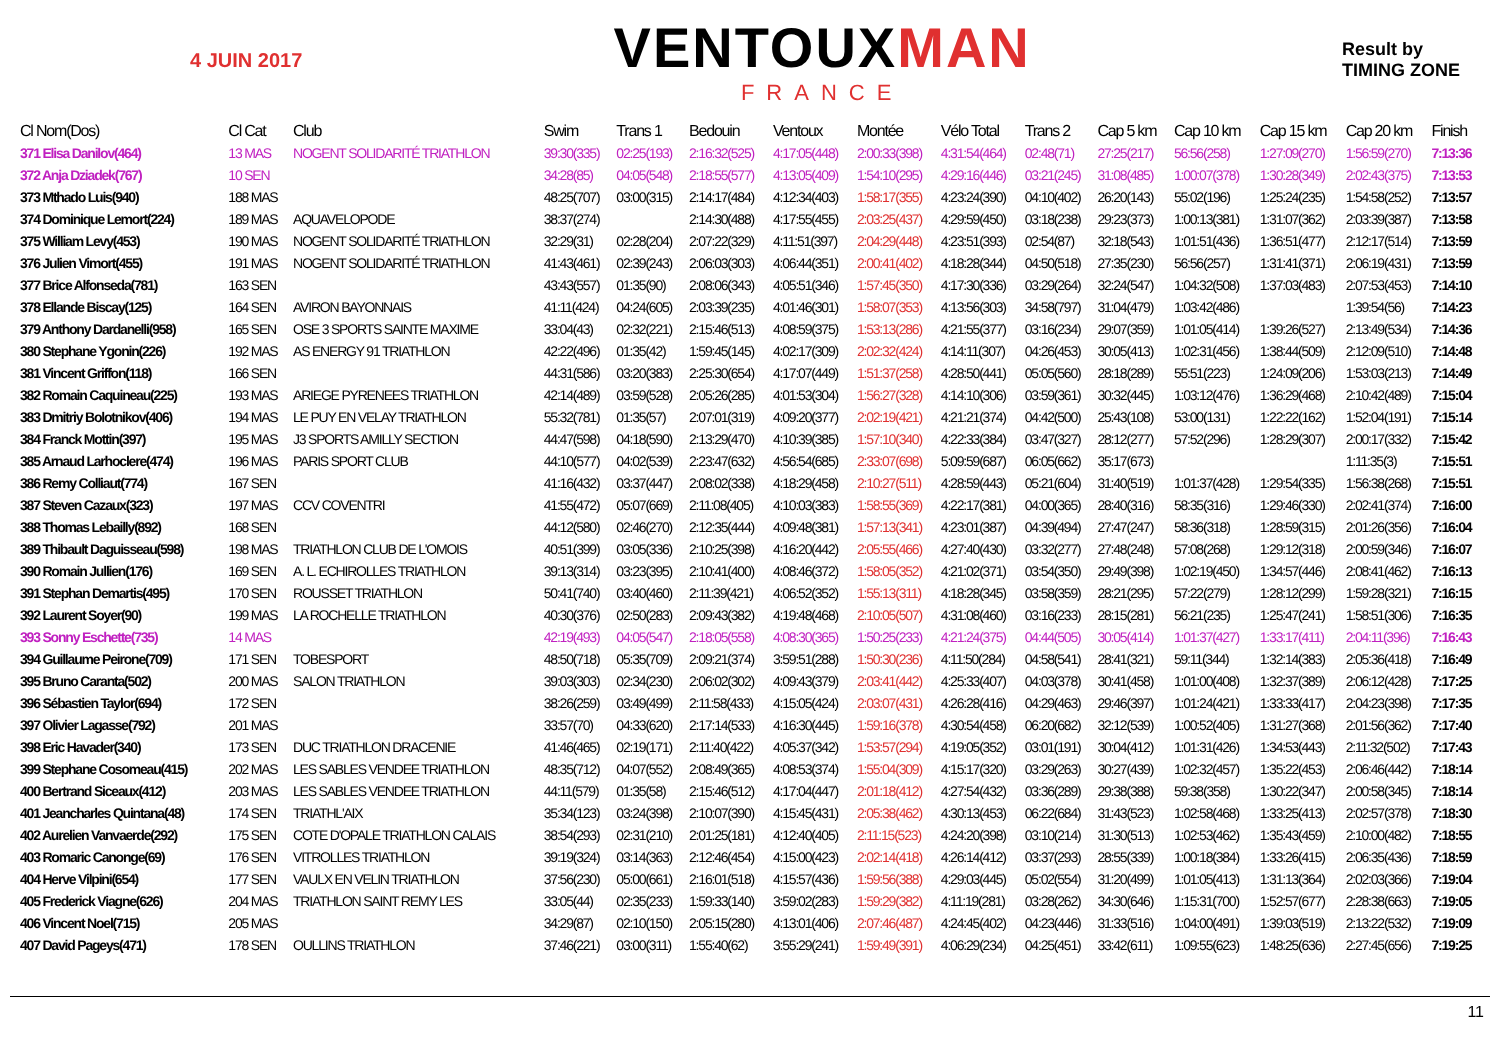4 JUIN 2017
VENTOUXMAN
FRANCE
Result by
TIMING ZONE
| Cl Nom(Dos) | Cl Cat | Club | Swim | Trans 1 | Bedouin | Ventoux | Montée | Vélo Total | Trans 2 | Cap 5 km | Cap 10 km | Cap 15 km | Cap 20 km | Finish |
| --- | --- | --- | --- | --- | --- | --- | --- | --- | --- | --- | --- | --- | --- | --- |
| 371 Elisa Danilov(464) | 13 MAS | NOGENT SOLIDARITÉ TRIATHLON | 39:30(335) | 02:25(193) | 2:16:32(525) | 4:17:05(448) | 2:00:33(398) | 4:31:54(464) | 02:48(71) | 27:25(217) | 56:56(258) | 1:27:09(270) | 1:56:59(270) | 7:13:36 |
| 372 Anja Dziadek(767) | 10 SEN | | 34:28(85) | 04:05(548) | 2:18:55(577) | 4:13:05(409) | 1:54:10(295) | 4:29:16(446) | 03:21(245) | 31:08(485) | 1:00:07(378) | 1:30:28(349) | 2:02:43(375) | 7:13:53 |
| 373 Mthado Luis(940) | 188 MAS | | 48:25(707) | 03:00(315) | 2:14:17(484) | 4:12:34(403) | 1:58:17(355) | 4:23:24(390) | 04:10(402) | 26:20(143) | 55:02(196) | 1:25:24(235) | 1:54:58(252) | 7:13:57 |
| 374 Dominique Lemort(224) | 189 MAS | AQUAVELOPODE | 38:37(274) | | 2:14:30(488) | 4:17:55(455) | 2:03:25(437) | 4:29:59(450) | 03:18(238) | 29:23(373) | 1:00:13(381) | 1:31:07(362) | 2:03:39(387) | 7:13:58 |
| 375 William Levy(453) | 190 MAS | NOGENT SOLIDARITÉ TRIATHLON | 32:29(31) | 02:28(204) | 2:07:22(329) | 4:11:51(397) | 2:04:29(448) | 4:23:51(393) | 02:54(87) | 32:18(543) | 1:01:51(436) | 1:36:51(477) | 2:12:17(514) | 7:13:59 |
| 376 Julien Vimort(455) | 191 MAS | NOGENT SOLIDARITÉ TRIATHLON | 41:43(461) | 02:39(243) | 2:06:03(303) | 4:06:44(351) | 2:00:41(402) | 4:18:28(344) | 04:50(518) | 27:35(230) | 56:56(257) | 1:31:41(371) | 2:06:19(431) | 7:13:59 |
| 377 Brice Alfonseda(781) | 163 SEN | | 43:43(557) | 01:35(90) | 2:08:06(343) | 4:05:51(346) | 1:57:45(350) | 4:17:30(336) | 03:29(264) | 32:24(547) | 1:04:32(508) | 1:37:03(483) | 2:07:53(453) | 7:14:10 |
| 378 Ellande Biscay(125) | 164 SEN | AVIRON BAYONNAIS | 41:11(424) | 04:24(605) | 2:03:39(235) | 4:01:46(301) | 1:58:07(353) | 4:13:56(303) | 34:58(797) | 31:04(479) | 1:03:42(486) | | 1:39:54(56) | 7:14:23 |
| 379 Anthony Dardanelli(958) | 165 SEN | OSE 3 SPORTS SAINTE MAXIME | 33:04(43) | 02:32(221) | 2:15:46(513) | 4:08:59(375) | 1:53:13(286) | 4:21:55(377) | 03:16(234) | 29:07(359) | 1:01:05(414) | 1:39:26(527) | 2:13:49(534) | 7:14:36 |
| 380 Stephane Ygonin(226) | 192 MAS | AS ENERGY 91 TRIATHLON | 42:22(496) | 01:35(42) | 1:59:45(145) | 4:02:17(309) | 2:02:32(424) | 4:14:11(307) | 04:26(453) | 30:05(413) | 1:02:31(456) | 1:38:44(509) | 2:12:09(510) | 7:14:48 |
| 381 Vincent Griffon(118) | 166 SEN | | 44:31(586) | 03:20(383) | 2:25:30(654) | 4:17:07(449) | 1:51:37(258) | 4:28:50(441) | 05:05(560) | 28:18(289) | 55:51(223) | 1:24:09(206) | 1:53:03(213) | 7:14:49 |
| 382 Romain Caquineau(225) | 193 MAS | ARIEGE PYRENEES TRIATHLON | 42:14(489) | 03:59(528) | 2:05:26(285) | 4:01:53(304) | 1:56:27(328) | 4:14:10(306) | 03:59(361) | 30:32(445) | 1:03:12(476) | 1:36:29(468) | 2:10:42(489) | 7:15:04 |
| 383 Dmitriy Bolotnikov(406) | 194 MAS | LE PUY EN VELAY TRIATHLON | 55:32(781) | 01:35(57) | 2:07:01(319) | 4:09:20(377) | 2:02:19(421) | 4:21:21(374) | 04:42(500) | 25:43(108) | 53:00(131) | 1:22:22(162) | 1:52:04(191) | 7:15:14 |
| 384 Franck Mottin(397) | 195 MAS | J3 SPORTS AMILLY SECTION | 44:47(598) | 04:18(590) | 2:13:29(470) | 4:10:39(385) | 1:57:10(340) | 4:22:33(384) | 03:47(327) | 28:12(277) | 57:52(296) | 1:28:29(307) | 2:00:17(332) | 7:15:42 |
| 385 Arnaud Larhoclere(474) | 196 MAS | PARIS SPORT CLUB | 44:10(577) | 04:02(539) | 2:23:47(632) | 4:56:54(685) | 2:33:07(698) | 5:09:59(687) | 06:05(662) | 35:17(673) | | | 1:11:35(3) | 7:15:51 |
| 386 Remy Colliaut(774) | 167 SEN | | 41:16(432) | 03:37(447) | 2:08:02(338) | 4:18:29(458) | 2:10:27(511) | 4:28:59(443) | 05:21(604) | 31:40(519) | 1:01:37(428) | 1:29:54(335) | 1:56:38(268) | 7:15:51 |
| 387 Steven Cazaux(323) | 197 MAS | CCV COVENTRI | 41:55(472) | 05:07(669) | 2:11:08(405) | 4:10:03(383) | 1:58:55(369) | 4:22:17(381) | 04:00(365) | 28:40(316) | 58:35(316) | 1:29:46(330) | 2:02:41(374) | 7:16:00 |
| 388 Thomas Lebailly(892) | 168 SEN | | 44:12(580) | 02:46(270) | 2:12:35(444) | 4:09:48(381) | 1:57:13(341) | 4:23:01(387) | 04:39(494) | 27:47(247) | 58:36(318) | 1:28:59(315) | 2:01:26(356) | 7:16:04 |
| 389 Thibault Daguisseau(598) | 198 MAS | TRIATHLON CLUB DE L'OMOIS | 40:51(399) | 03:05(336) | 2:10:25(398) | 4:16:20(442) | 2:05:55(466) | 4:27:40(430) | 03:32(277) | 27:48(248) | 57:08(268) | 1:29:12(318) | 2:00:59(346) | 7:16:07 |
| 390 Romain Jullien(176) | 169 SEN | A. L. ECHIROLLES TRIATHLON | 39:13(314) | 03:23(395) | 2:10:41(400) | 4:08:46(372) | 1:58:05(352) | 4:21:02(371) | 03:54(350) | 29:49(398) | 1:02:19(450) | 1:34:57(446) | 2:08:41(462) | 7:16:13 |
| 391 Stephan Demartis(495) | 170 SEN | ROUSSET TRIATHLON | 50:41(740) | 03:40(460) | 2:11:39(421) | 4:06:52(352) | 1:55:13(311) | 4:18:28(345) | 03:58(359) | 28:21(295) | 57:22(279) | 1:28:12(299) | 1:59:28(321) | 7:16:15 |
| 392 Laurent Soyer(90) | 199 MAS | LA ROCHELLE TRIATHLON | 40:30(376) | 02:50(283) | 2:09:43(382) | 4:19:48(468) | 2:10:05(507) | 4:31:08(460) | 03:16(233) | 28:15(281) | 56:21(235) | 1:25:47(241) | 1:58:51(306) | 7:16:35 |
| 393 Sonny Eschette(735) | 14 MAS | | 42:19(493) | 04:05(547) | 2:18:05(558) | 4:08:30(365) | 1:50:25(233) | 4:21:24(375) | 04:44(505) | 30:05(414) | 1:01:37(427) | 1:33:17(411) | 2:04:11(396) | 7:16:43 |
| 394 Guillaume Peirone(709) | 171 SEN | TOBESPORT | 48:50(718) | 05:35(709) | 2:09:21(374) | 3:59:51(288) | 1:50:30(236) | 4:11:50(284) | 04:58(541) | 28:41(321) | 59:11(344) | 1:32:14(383) | 2:05:36(418) | 7:16:49 |
| 395 Bruno Caranta(502) | 200 MAS | SALON TRIATHLON | 39:03(303) | 02:34(230) | 2:06:02(302) | 4:09:43(379) | 2:03:41(442) | 4:25:33(407) | 04:03(378) | 30:41(458) | 1:01:00(408) | 1:32:37(389) | 2:06:12(428) | 7:17:25 |
| 396 Sébastien Taylor(694) | 172 SEN | | 38:26(259) | 03:49(499) | 2:11:58(433) | 4:15:05(424) | 2:03:07(431) | 4:26:28(416) | 04:29(463) | 29:46(397) | 1:01:24(421) | 1:33:33(417) | 2:04:23(398) | 7:17:35 |
| 397 Olivier Lagasse(792) | 201 MAS | | 33:57(70) | 04:33(620) | 2:17:14(533) | 4:16:30(445) | 1:59:16(378) | 4:30:54(458) | 06:20(682) | 32:12(539) | 1:00:52(405) | 1:31:27(368) | 2:01:56(362) | 7:17:40 |
| 398 Eric Havader(340) | 173 SEN | DUC TRIATHLON DRACENIE | 41:46(465) | 02:19(171) | 2:11:40(422) | 4:05:37(342) | 1:53:57(294) | 4:19:05(352) | 03:01(191) | 30:04(412) | 1:01:31(426) | 1:34:53(443) | 2:11:32(502) | 7:17:43 |
| 399 Stephane Cosomeau(415) | 202 MAS | LES SABLES VENDEE TRIATHLON | 48:35(712) | 04:07(552) | 2:08:49(365) | 4:08:53(374) | 1:55:04(309) | 4:15:17(320) | 03:29(263) | 30:27(439) | 1:02:32(457) | 1:35:22(453) | 2:06:46(442) | 7:18:14 |
| 400 Bertrand Siceaux(412) | 203 MAS | LES SABLES VENDEE TRIATHLON | 44:11(579) | 01:35(58) | 2:15:46(512) | 4:17:04(447) | 2:01:18(412) | 4:27:54(432) | 03:36(289) | 29:38(388) | 59:38(358) | 1:30:22(347) | 2:00:58(345) | 7:18:14 |
| 401 Jeancharles Quintana(48) | 174 SEN | TRIATHL'AIX | 35:34(123) | 03:24(398) | 2:10:07(390) | 4:15:45(431) | 2:05:38(462) | 4:30:13(453) | 06:22(684) | 31:43(523) | 1:02:58(468) | 1:33:25(413) | 2:02:57(378) | 7:18:30 |
| 402 Aurelien Vanvaerde(292) | 175 SEN | COTE D'OPALE TRIATHLON CALAIS | 38:54(293) | 02:31(210) | 2:01:25(181) | 4:12:40(405) | 2:11:15(523) | 4:24:20(398) | 03:10(214) | 31:30(513) | 1:02:53(462) | 1:35:43(459) | 2:10:00(482) | 7:18:55 |
| 403 Romaric Canonge(69) | 176 SEN | VITROLLES TRIATHLON | 39:19(324) | 03:14(363) | 2:12:46(454) | 4:15:00(423) | 2:02:14(418) | 4:26:14(412) | 03:37(293) | 28:55(339) | 1:00:18(384) | 1:33:26(415) | 2:06:35(436) | 7:18:59 |
| 404 Herve Vilpini(654) | 177 SEN | VAULX EN VELIN TRIATHLON | 37:56(230) | 05:00(661) | 2:16:01(518) | 4:15:57(436) | 1:59:56(388) | 4:29:03(445) | 05:02(554) | 31:20(499) | 1:01:05(413) | 1:31:13(364) | 2:02:03(366) | 7:19:04 |
| 405 Frederick Viagne(626) | 204 MAS | TRIATHLON SAINT REMY LES | 33:05(44) | 02:35(233) | 1:59:33(140) | 3:59:02(283) | 1:59:29(382) | 4:11:19(281) | 03:28(262) | 34:30(646) | 1:15:31(700) | 1:52:57(677) | 2:28:38(663) | 7:19:05 |
| 406 Vincent Noel(715) | 205 MAS | | 34:29(87) | 02:10(150) | 2:05:15(280) | 4:13:01(406) | 2:07:46(487) | 4:24:45(402) | 04:23(446) | 31:33(516) | 1:04:00(491) | 1:39:03(519) | 2:13:22(532) | 7:19:09 |
| 407 David Pageys(471) | 178 SEN | OULLINS TRIATHLON | 37:46(221) | 03:00(311) | 1:55:40(62) | 3:55:29(241) | 1:59:49(391) | 4:06:29(234) | 04:25(451) | 33:42(611) | 1:09:55(623) | 1:48:25(636) | 2:27:45(656) | 7:19:25 |
11